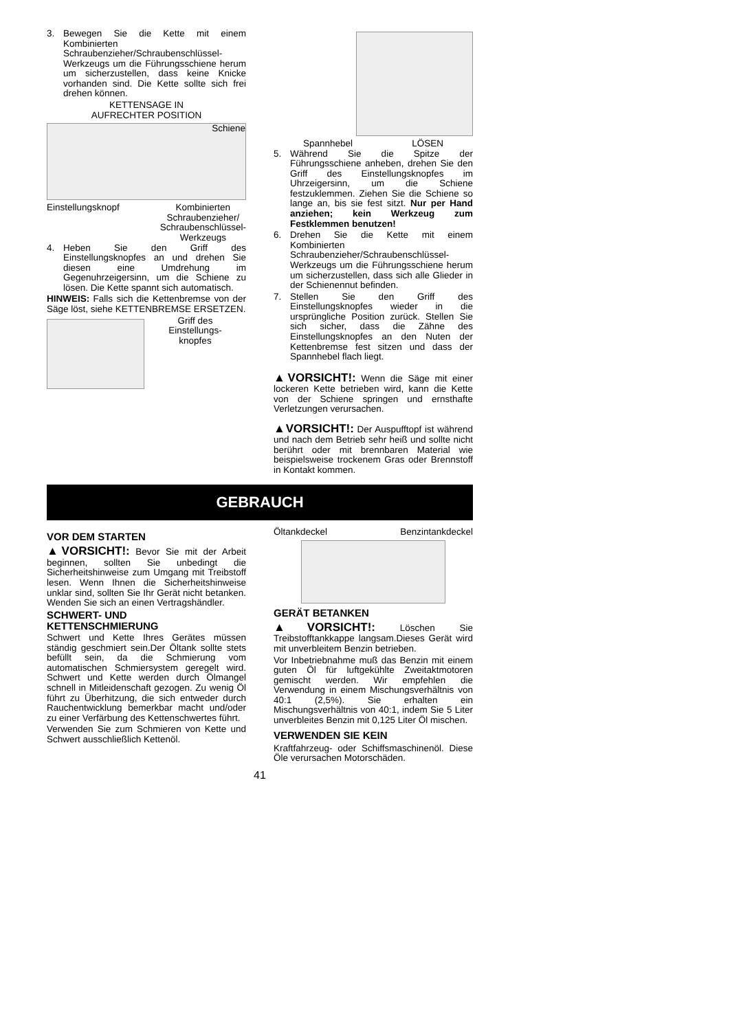3. Bewegen Sie die Kette mit einem Kombinierten Schraubenzieher/Schraubenschlüssel-Werkzeugs um die Führungsschiene herum um sicherzustellen, dass keine Knicke vorhanden sind. Die Kette sollte sich frei drehen können.
KETTENSAGE IN
AUFRECHTER POSITION
Schiene
Einstellungsknopf Kombinierten
Schraubenzieher/
Schraubenschlüssel-
Werkzeugs
4. Heben Sie den Griff des Einstellungsknopfes an und drehen Sie diesen eine Umdrehung im Gegenuhrzeigersinn, um die Schiene zu lösen. Die Kette spannt sich automatisch.
HINWEIS: Falls sich die Kettenbremse von der Säge löst, siehe KETTENBREMSE ERSETZEN.
Griff des
Einstellungs-
knopfes
Spannhebel LÖSEN
5. Während Sie die Spitze der Führungsschiene anheben, drehen Sie den Griff des Einstellungsknopfes im Uhrzeigersinn, um die Schiene festzuklemmen. Ziehen Sie die Schiene so lange an, bis sie fest sitzt. Nur per Hand anziehen; kein Werkzeug zum Festklemmen benutzen!
6. Drehen Sie die Kette mit einem Kombinierten Schraubenzieher/Schraubenschlüssel-Werkzeugs um die Führungsschiene herum um sicherzustellen, dass sich alle Glieder in der Schienennut befinden.
7. Stellen Sie den Griff des Einstellungsknopfes wieder in die ursprüngliche Position zurück. Stellen Sie sich sicher, dass die Zähne des Einstellungsknopfes an den Nuten der Kettenbremse fest sitzen und dass der Spannhebel flach liegt.
▲VORSICHT!: Wenn die Säge mit einer lockeren Kette betrieben wird, kann die Kette von der Schiene springen und ernsthafte Verletzungen verursachen.
▲VORSICHT!: Der Auspufftopf ist während und nach dem Betrieb sehr heiß und sollte nicht berührt oder mit brennbaren Material wie beispielsweise trockenem Gras oder Brennstoff in Kontakt kommen.
GEBRAUCH
VOR DEM STARTEN
▲VORSICHT!: Bevor Sie mit der Arbeit beginnen, sollten Sie unbedingt die Sicherheitshinweise zum Umgang mit Treibstoff lesen. Wenn Ihnen die Sicherheitshinweise unklar sind, sollten Sie Ihr Gerät nicht betanken. Wenden Sie sich an einen Vertragshändler.
SCHWERT- UND
KETTENSCHMIERUNG
Schwert und Kette Ihres Gerätes müssen ständig geschmiert sein.Der Öltank sollte stets befüllt sein, da die Schmierung vom automatischen Schmiersystem geregelt wird. Schwert und Kette werden durch Ölmangel schnell in Mitleidenschaft gezogen. Zu wenig Öl führt zu Überhitzung, die sich entweder durch Rauchentwicklung bemerkbar macht und/oder zu einer Verfärbung des Kettenschwertes führt.
Verwenden Sie zum Schmieren von Kette und Schwert ausschließlich Kettenöl.
Öltankdeckel Benzintankdeckel
GERÄT BETANKEN
▲VORSICHT!: Löschen Sie Treibstofftankkappe langsam.Dieses Gerät wird mit unverbleitem Benzin betrieben.
Vor Inbetriebnahme muß das Benzin mit einem guten Öl für luftgekühlte Zweitaktmotoren gemischt werden. Wir empfehlen die Verwendung in einem Mischungsverhältnis von 40:1 (2,5%). Sie erhalten ein Mischungsverhältnis von 40:1, indem Sie 5 Liter unverbleites Benzin mit 0,125 Liter Öl mischen.
VERWENDEN SIE KEIN
Kraftfahrzeug- oder Schiffsmaschinenöl. Diese Öle verursachen Motorschäden.
41